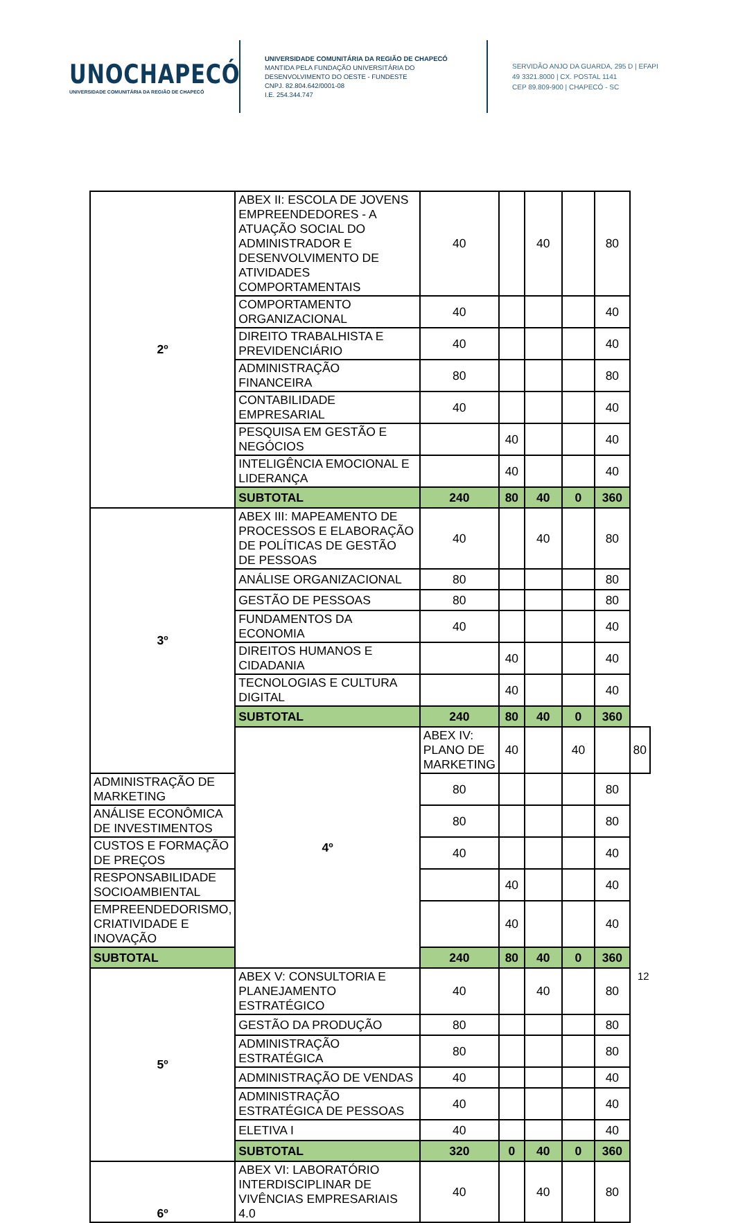UNOCHAPECÓ
UNIVERSIDADE COMUNITÁRIA DA REGIÃO DE CHAPECÓ
UNIVERSIDADE COMUNITÁRIA DA REGIÃO DE CHAPECÓ
MANTIDA PELA FUNDAÇÃO UNIVERSITÁRIA DO
DESENVOLVIMENTO DO OESTE - FUNDESTE
CNPJ. 82.804.642/0001-08
I.E. 254.344.747
SERVIDÃO ANJO DA GUARDA, 295 D | EFAPI
49 3321.8000 | CX. POSTAL 1141
CEP 89.809-900 | CHAPECÓ - SC
| 2º | ABEX II: ESCOLA DE JOVENS EMPREENDEDORES - A ATUAÇÃO SOCIAL DO ADMINISTRADOR E DESENVOLVIMENTO DE ATIVIDADES COMPORTAMENTAIS | 40 | | 40 | | 80 | |
| | COMPORTAMENTO ORGANIZACIONAL | 40 | | | | 40 | |
| | DIREITO TRABALHISTA E PREVIDENCIÁRIO | 40 | | | | 40 | |
| | ADMINISTRAÇÃO FINANCEIRA | 80 | | | | 80 | |
| | CONTABILIDADE EMPRESARIAL | 40 | | | | 40 | |
| | PESQUISA EM GESTÃO E NEGÓCIOS | | 40 | | | 40 | |
| | INTELIGÊNCIA EMOCIONAL E LIDERANÇA | | 40 | | | 40 | |
| | SUBTOTAL | 240 | 80 | 40 | 0 | 360 | |
| 3º | ABEX III: MAPEAMENTO DE PROCESSOS E ELABORAÇÃO DE POLÍTICAS DE GESTÃO DE PESSOAS | 40 | | 40 | | 80 | |
| | ANÁLISE ORGANIZACIONAL | 80 | | | | 80 | |
| | GESTÃO DE PESSOAS | 80 | | | | 80 | |
| | FUNDAMENTOS DA ECONOMIA | 40 | | | | 40 | |
| | DIREITOS HUMANOS E CIDADANIA | | 40 | | | 40 | |
| | TECNOLOGIAS E CULTURA DIGITAL | | 40 | | | 40 | |
| | SUBTOTAL | 240 | 80 | 40 | 0 | 360 | |
| | 4º | ABEX IV: PLANO DE MARKETING | 40 | | 40 | | 80 |
| ADMINISTRAÇÃO DE MARKETING | | 80 | | | | 80 | |
| ANÁLISE ECONÔMICA DE INVESTIMENTOS | | 80 | | | | 80 | |
| CUSTOS E FORMAÇÃO DE PREÇOS | | 40 | | | | 40 | |
| RESPONSABILIDADE SOCIOAMBIENTAL | | | 40 | | | 40 | |
| EMPREENDEDORISMO, CRIATIVIDADE E INOVAÇÃO | | | 40 | | | 40 | |
| SUBTOTAL | | 240 | 80 | 40 | 0 | 360 | |
| 5º | ABEX V: CONSULTORIA E PLANEJAMENTO ESTRATÉGICO | 40 | | 40 | | 80 | |
| | GESTÃO DA PRODUÇÃO | 80 | | | | 80 | |
| | ADMINISTRAÇÃO ESTRATÉGICA | 80 | | | | 80 | |
| | ADMINISTRAÇÃO DE VENDAS | 40 | | | | 40 | |
| | ADMINISTRAÇÃO ESTRATÉGICA DE PESSOAS | 40 | | | | 40 | |
| | ELETIVA I | 40 | | | | 40 | |
| | SUBTOTAL | 320 | 0 | 40 | 0 | 360 | |
| 6º | ABEX VI: LABORATÓRIO INTERDISCIPLINAR DE VIVÊNCIAS EMPRESARIAIS 4.0 | 40 | | 40 | | 80 | |
12